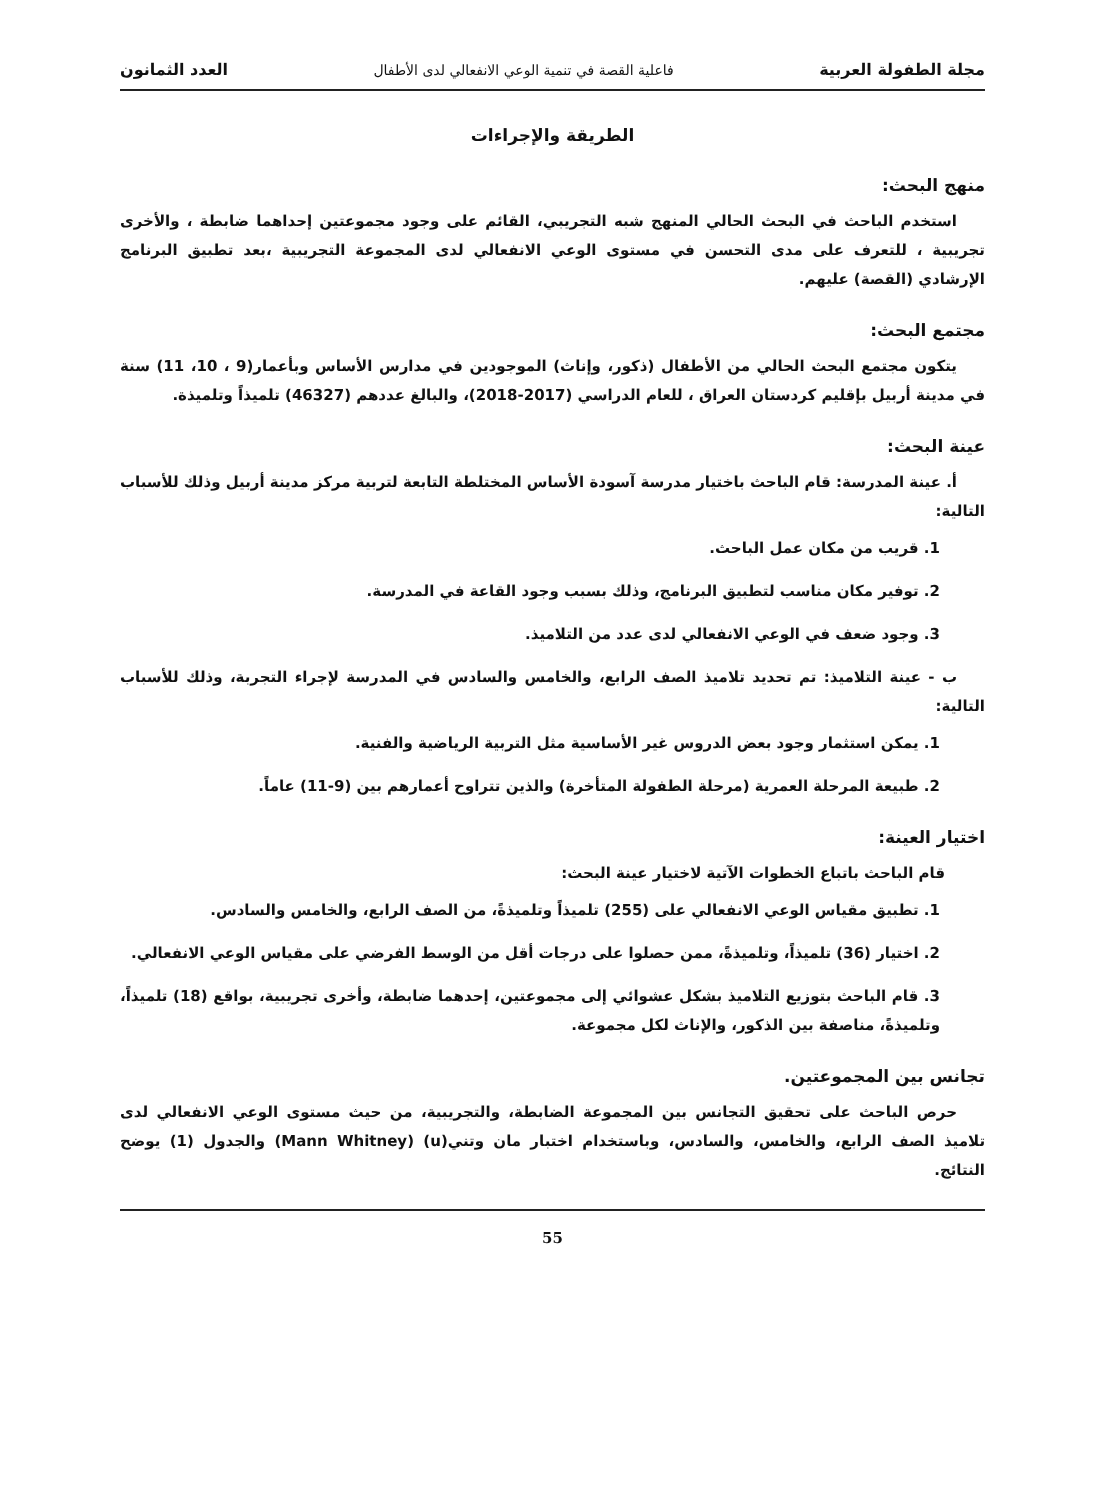مجلة الطفولة العربية فاعلية القصة في تنمية الوعي الانفعالي لدى الأطفال العدد الثمانون
الطريقة والإجراءات
منهج البحث:
استخدم الباحث في البحث الحالي المنهج شبه التجريبي، القائم على وجود مجموعتين إحداهما ضابطة ، والأخرى تجريبية ، للتعرف على مدى التحسن في مستوى الوعي الانفعالي لدى المجموعة التجريبية ،بعد تطبيق البرنامج الإرشادي (القصة) عليهم.
مجتمع البحث:
يتكون مجتمع البحث الحالي من الأطفال (ذكور، وإناث) الموجودين في مدارس الأساس وبأعمار(9 ، 10، 11) سنة في مدينة أربيل بإقليم كردستان العراق ، للعام الدراسي (2017-2018)، والبالغ عددهم (46327) تلميذاً وتلميذة.
عينة البحث:
أ. عينة المدرسة: قام الباحث باختيار مدرسة آسودة الأساس المختلطة التابعة لتربية مركز مدينة أربيل وذلك للأسباب التالية:
1. قريب من مكان عمل الباحث.
2. توفير مكان مناسب لتطبيق البرنامج، وذلك بسبب وجود القاعة في المدرسة.
3. وجود ضعف في الوعي الانفعالي لدى عدد من التلاميذ.
ب - عينة التلاميذ: تم تحديد تلاميذ الصف الرابع، والخامس والسادس في المدرسة لإجراء التجربة، وذلك للأسباب التالية:
1. يمكن استثمار وجود بعض الدروس غير الأساسية مثل التربية الرياضية والفنية.
2. طبيعة المرحلة العمرية (مرحلة الطفولة المتأخرة) والذين تتراوح أعمارهم بين (9-11) عاماً.
اختيار العينة:
قام الباحث باتباع الخطوات الآتية لاختيار عينة البحث:
1. تطبيق مقياس الوعي الانفعالي على (255) تلميذاً وتلميذةً، من الصف الرابع، والخامس والسادس.
2. اختيار (36) تلميذاً، وتلميذةً، ممن حصلوا على درجات أقل من الوسط الفرضي على مقياس الوعي الانفعالي.
3. قام الباحث بتوزيع التلاميذ بشكل عشوائي إلى مجموعتين، إحدهما ضابطة، وأخرى تجريبية، بواقع (18) تلميذاً، وتلميذةً، مناصفة بين الذكور، والإناث لكل مجموعة.
تجانس بين المجموعتين.
حرص الباحث على تحقيق التجانس بين المجموعة الضابطة، والتجريبية، من حيث مستوى الوعي الانفعالي لدى تلاميذ الصف الرابع، والخامس، والسادس، وباستخدام اختبار مان وتني(u) (Mann Whitney) والجدول (1) يوضح النتائج.
55